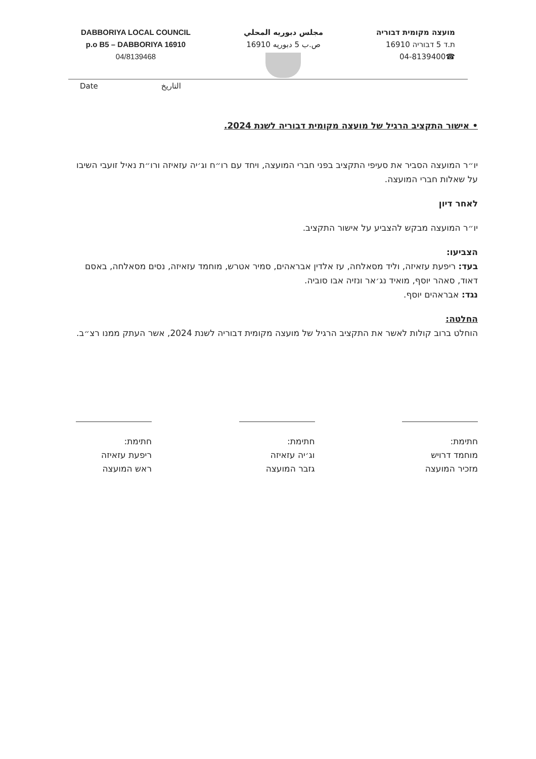DABBORIYA LOCAL COUNCIL
p.o B5 – DABBORIYA 16910
04/8139468
مجلس دبوريه المحلي
ص.ب 5 دبوريه 16910
מועצה מקומית דבוריה
ת.ד 5 דבוריה 16910
☎04-8139400
Date التاريخ
• אישור התקציב הרגיל של מועצה מקומית דבוריה לשנת 2024.
יו״ר המועצה הסביר את סעיפי התקציב בפני חברי המועצה, ויחד עם רו״ח וג׳יה עזאיזה ורו״ת נאיל זועבי השיבו על שאלות חברי המועצה.
לאחר דיון
יו״ר המועצה מבקש להצביע על אישור התקציב.
הצביעו:
בעד: ריפעת עזאיזה, וליד מסאלחה, עז אלדין אבראהים, סמיר אטרש, מוחמד עזאיזה, נסים מסאלחה, באסם דאוד, סאהר יוסף, מואיד נג׳אר ונזיה אבו סוביה.
נגד: אבראהים יוסף.
החלטה:
הוחלט ברוב קולות לאשר את התקציב הרגיל של מועצה מקומית דבוריה לשנת 2024, אשר העתק ממנו רצ״ב.
חתימת:
מוחמד דרויש
מזכיר המועצה
חתימת:
וג׳יה עזאיזה
גזבר המועצה
חתימת:
ריפעת עזאיזה
ראש המועצה